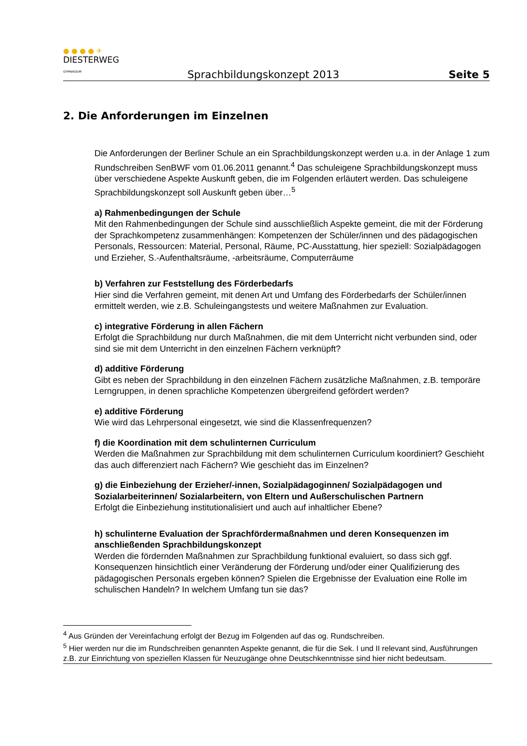● ● ● ● ✈
DIESTERWEG
GYMNASIUM
Sprachbildungskonzept 2013
Seite 5
2. Die Anforderungen im Einzelnen
Die Anforderungen der Berliner Schule an ein Sprachbildungskonzept werden u.a. in der Anlage 1 zum Rundschreiben SenBWF vom 01.06.2011 genannt.<sup>4</sup> Das schuleigene Sprachbildungskonzept muss über verschiedene Aspekte Auskunft geben, die im Folgenden erläutert werden. Das schuleigene Sprachbildungskonzept soll Auskunft geben über…<sup>5</sup>
a) Rahmenbedingungen der Schule
Mit den Rahmenbedingungen der Schule sind ausschließlich Aspekte gemeint, die mit der Förderung der Sprachkompetenz zusammenhängen: Kompetenzen der Schüler/innen und des pädagogischen Personals, Ressourcen: Material, Personal, Räume, PC-Ausstattung, hier speziell: Sozialpädagogen und Erzieher, S.-Aufenthaltsräume, -arbeitsräume, Computerräume
b) Verfahren zur Feststellung des Förderbedarfs
Hier sind die Verfahren gemeint, mit denen Art und Umfang des Förderbedarfs der Schüler/innen ermittelt werden, wie z.B. Schuleingangstests und weitere Maßnahmen zur Evaluation.
c) integrative Förderung in allen Fächern
Erfolgt die Sprachbildung nur durch Maßnahmen, die mit dem Unterricht nicht verbunden sind, oder sind sie mit dem Unterricht in den einzelnen Fächern verknüpft?
d) additive Förderung
Gibt es neben der Sprachbildung in den einzelnen Fächern zusätzliche Maßnahmen, z.B. temporäre Lerngruppen, in denen sprachliche Kompetenzen übergreifend gefördert werden?
e) additive Förderung
Wie wird das Lehrpersonal eingesetzt, wie sind die Klassenfrequenzen?
f) die Koordination mit dem schulinternen Curriculum
Werden die Maßnahmen zur Sprachbildung mit dem schulinternen Curriculum koordiniert? Geschieht das auch differenziert nach Fächern? Wie geschieht das im Einzelnen?
g) die Einbeziehung der Erzieher/-innen, Sozialpädagoginnen/ Sozialpädagogen und Sozialarbeiterinnen/ Sozialarbeitern, von Eltern und Außerschulischen Partnern
Erfolgt die Einbeziehung institutionalisiert und auch auf inhaltlicher Ebene?
h) schulinterne Evaluation der Sprachfördermaßnahmen und deren Konsequenzen im anschließenden Sprachbildungskonzept
Werden die fördernden Maßnahmen zur Sprachbildung funktional evaluiert, so dass sich ggf. Konsequenzen hinsichtlich einer Veränderung der Förderung und/oder einer Qualifizierung des pädagogischen Personals ergeben können? Spielen die Ergebnisse der Evaluation eine Rolle im schulischen Handeln? In welchem Umfang tun sie das?
<sup>4</sup> Aus Gründen der Vereinfachung erfolgt der Bezug im Folgenden auf das og. Rundschreiben.
<sup>5</sup> Hier werden nur die im Rundschreiben genannten Aspekte genannt, die für die Sek. I und II relevant sind, Ausführungen z.B. zur Einrichtung von speziellen Klassen für Neuzugänge ohne Deutschkenntnisse sind hier nicht bedeutsam.